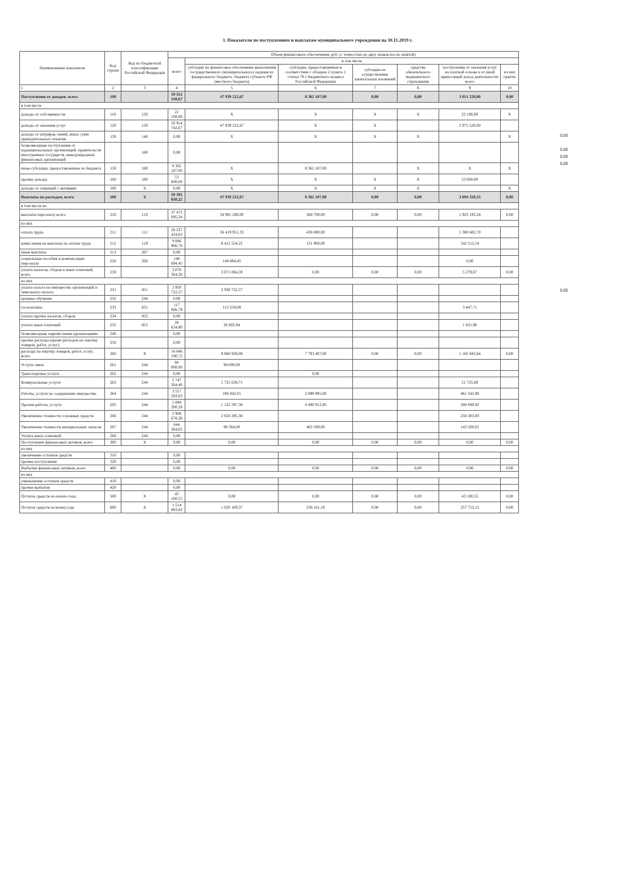3. Показатели по поступлениям и выплатам муниципального учреждения на 30.11.2019 г.
| Наименование показателя | Код строки | Код по бюджетной классификации Российской Федерации | Объем финансового обеспечения, руб. (с точностью до двух знаков после запятой) | | | | | | |
| --- | --- | --- | --- | --- | --- | --- | --- | --- | --- |
| | | | всего | в том числе | | | | | |
| | | | | субсидии на финансовое обеспечение выполнения государственного (муниципального) задания из федерального бюджета, бюджета субъекта РФ (местного бюджета) | субсидии, предоставляемые в соответствии с абзацем 2 пункта 1 статьи 78.1 Бюджетного кодекса Российской Федерации | субсидии на осуществление капитальных вложений | средства обязательного медицинского страхования | поступления от оказания услуг на платной основе и от иной приносящей доход деятельности: всего | из них гранты |
| 1 | 2 | 3 | 4 | 5 | 6 | 7 | 8 | 9 | 10 |
| Поступления от доходов, всего | 100 | | 59 352 549,67 | 47 939 222,67 | 8 362 107,00 | 0,00 | 0,00 | 3 051 220,00 | 0,00 |
| в том числе | | | | | | | | | |
| доходы от собственности | 110 | 120 | 22 100,00 | X | X | X | X | 22 100,00 | X |
| доходы от оказания услуг | 120 | 130 | 50 914 742,67 | 47 939 222,67 | X | X | | 2 975 520,00 | |
| доходы от штрафов, пеней, иных сумм принудительного изъятия | 130 | 140 | 0,00 | X | X | X | X | | X |
| безвозмездные поступления от наднациональных организаций, правительств иностранных государств, международных финансовых организаций | | 180 | 0,00 | | | | | | |
| иные субсидии, предоставленные из бюджета | 150 | 180 | 8 362 107,00 | X | 8 362 107,00 | | X | X | X |
| прочие доходы | 160 | 180 | 53 600,00 | X | X | X | X | 53 600,00 | |
| доходы от операций с активами | 180 | X | 0,00 | X | X | X | X | | X |
| Выплаты по расходам, всего | 200 | X | 59 395 650,22 | 47 939 222,67 | 8 362 107,00 | 0,00 | 0,00 | 3 094 320,55 | 0,00 |
| в том числе на | | | | | | | | | |
| выплаты персоналу всего | 210 | 110 | 37 473 095,24 | 34 981 200,00 | 568 700,00 | 0,00 | 0,00 | 1 923 195,24 | 0,00 |
| из них | | | | | | | | | |
| оплата труда | 211 | 111 | 28 237 434,03 | 26 419 951,33 | 436 800,00 | | | 1 380 682,70 | |
| начисления на выплаты по оплате труда | 212 | 119 | 9 086 966,76 | 8 412 554,22 | 131 900,00 | | | 542 512,54 | |
| иные выплаты | 213 | 267 | 0,00 | | | | | | |
| социальные пособия и компенсации персоналу | 220 | 266 | 148 694,45 | 148 694,45 | | | | 0,00 | |
| уплата налогов, сборов и иных платежей, всего | 230 | | 3 076 364,26 | 3 071 084,59 | 0,00 | 0,00 | 0,00 | 5 279,67 | 0,00 |
| из них | | | | | | | | | |
| уплата налога на имущество организаций и земельного налога | 231 | 851 | 2 930 722,57 | 2 930 722,57 | | | | | |
| целевое обучение | 232 | 244 | 0,00 | | | | | | |
| госпошлина | 233 | 831 | 117 006,79 | 113 559,08 | | | | 3 447,71 | |
| уплата прочих налогов, сборов | 234 | 852 | 0,00 | | | | | | |
| уплата иных платежей | 235 | 853 | 28 634,90 | 26 802,94 | | | | 1 831,96 | |
| безвозмездные перечисления организациям | 240 | | 0,00 | | | | | | |
| прочие расходы (кроме расходов на закупку товаров, работ, услуг) | 250 | | 0,00 | | | | | | |
| расходы на закупку товаров, работ, услуг, всего | 260 | X | 18 846 190,72 | 9 886 938,08 | 7 793 407,00 | 0,00 | 0,00 | 1 165 845,64 | 0,00 |
| Услуги связи | 261 | 244 | 94 000,00 | 94 000,00 | | | | | |
| Транспортные услуги | 262 | 244 | 0,00 | | 0,00 | | | | |
| Коммунальные услуги | 263 | 244 | 5 747 364,40 | 5 725 638,71 | | | | 21 725,69 | |
| Работы, услуги по содержанию имущества | 264 | 244 | 3 557 583,63 | 196 042,65 | 2 899 995,00 | | | 461 545,98 | |
| Прочие работы, услуги | 265 | 244 | 5 894 200,28 | 1 122 597,36 | 4 490 912,00 | | | 280 690,92 | |
| Увеличение стоимости основных средств | 266 | 244 | 2 908 678,36 | 2 650 295,36 | | | | 258 383,00 | |
| Увеличение стоимости материальных запасов | 267 | 244 | 644 364,05 | 98 364,00 | 402 500,00 | | | 143 500,05 | |
| Уплата иных платежей | 268 | 244 | 0,00 | | | | | | |
| Поступление финансовых активов, всего | 300 | X | 0,00 | 0,00 | 0,00 | 0,00 | 0,00 | 0,00 | 0,00 |
| из них | | | | | | | | | |
| увеличение остатков средств | 310 | | 0,00 | | | | | | |
| прочие поступления | 320 | | 0,00 | | | | | | |
| Выбытие финансовых активов, всего | 400 | | 0,00 | 0,00 | 0,00 | 0,00 | 0,00 | 0,00 | 0,00 |
| из них | | | | | | | | | |
| уменьшение остатков средств | 410 | | 0,00 | | | | | | |
| прочие выбытия | 420 | | 0,00 | | | | | | |
| Остаток средств на начало года | 500 | X | 43 100,55 | 0,00 | 0,00 | 0,00 | 0,00 | 43 100,55 | 0,00 |
| Остаток средств на конец года | 600 | X | 1 514 083,62 | 1 020 169,37 | 236 161,10 | 0,00 | 0,00 | 257 753,15 | 0,00 |
0,00
0,00
0,00
0,00
0,00